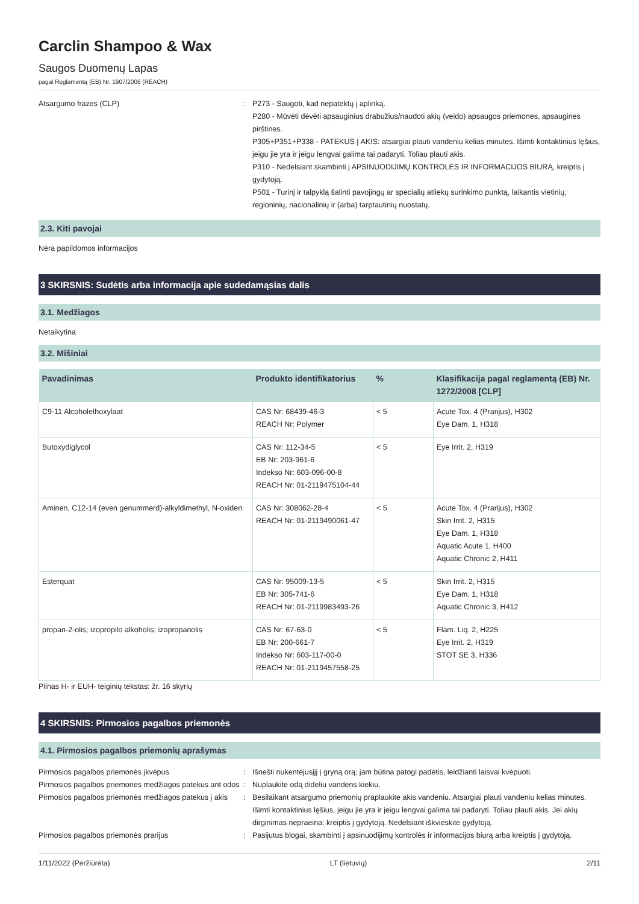Carclin Shampoo & Wax
Saugos Duomenų Lapas
pagal Reglamentą (EB) Nr. 1907/2006 (REACH)
Atsargumo frazės (CLP) : P273 - Saugoti, kad nepatektų į aplinką.
P280 - Mūvėti dėvėti apsauginius drabužius/naudoti akių (veido) apsaugos priemones, apsaugines pirštines.
P305+P351+P338 - PATEKUS Į AKIS: atsargiai plauti vandeniu kelias minutes. Išimti kontaktinius lęšius, jeigu jie yra ir jeigu lengvai galima tai padaryti. Toliau plauti akis.
P310 - Nedelsiant skambinti į APSINUODIJIMŲ KONTROLĖS IR INFORMACIJOS BIURĄ, kreiptis į gydytoją.
P501 - Turinį ir talpyklą šalinti pavojingų ar specialių atliekų surinkimo punktą, laikantis vietinių, regioninių, nacionalinių ir (arba) tarptautinių nuostatų.
2.3. Kiti pavojai
Nėra papildomos informacijos
3 SKIRSNIS: Sudėtis arba informacija apie sudedamąsias dalis
3.1. Medžiagos
Netaikytina
3.2. Mišiniai
| Pavadinimas | Produkto identifikatorius | % | Klasifikacija pagal reglamentą (EB) Nr. 1272/2008 [CLP] |
| --- | --- | --- | --- |
| C9-11 Alcoholethoxylaat | CAS Nr: 68439-46-3 REACH Nr: Polymer | < 5 | Acute Tox. 4 (Prarijus), H302 Eye Dam. 1, H318 |
| Butoxydiglycol | CAS Nr: 112-34-5 EB Nr: 203-961-6 Indekso Nr: 603-096-00-8 REACH Nr: 01-2119475104-44 | < 5 | Eye Irrit. 2, H319 |
| Aminen, C12-14 (even genummerd)-alkyldimethyl, N-oxiden | CAS Nr: 308062-28-4 REACH Nr: 01-2119490061-47 | < 5 | Acute Tox. 4 (Prarijus), H302 Skin Irrit. 2, H315 Eye Dam. 1, H318 Aquatic Acute 1, H400 Aquatic Chronic 2, H411 |
| Esterquat | CAS Nr: 95009-13-5 EB Nr: 305-741-6 REACH Nr: 01-2119983493-26 | < 5 | Skin Irrit. 2, H315 Eye Dam. 1, H318 Aquatic Chronic 3, H412 |
| propan-2-olis; izopropilo alkoholis; izopropanolis | CAS Nr: 67-63-0 EB Nr: 200-661-7 Indekso Nr: 603-117-00-0 REACH Nr: 01-2119457558-25 | < 5 | Flam. Liq. 2, H225 Eye Irrit. 2, H319 STOT SE 3, H336 |
Pilnas H- ir EUH- teiginių tekstas: žr. 16 skyrių
4 SKIRSNIS: Pirmosios pagalbos priemonės
4.1. Pirmosios pagalbos priemonių aprašymas
Pirmosios pagalbos priemonės įkvėpus : Išnešti nukentėjusįjį į gryną orą; jam būtina patogi padėtis, leidžianti laisvai kvėpuoti.
Pirmosios pagalbos priemonės medžiagos patekus ant odos
: Nuplaukite odą dideliu vandens kiekiu.
Pirmosios pagalbos priemonės medžiagos patekus į akis
: Besilaikant atsargumo priemonių praplaukite akis vandeniu. Atsargiai plauti vandeniu kelias minutes. Išimti kontaktinius lęšius, jeigu jie yra ir jeigu lengvai galima tai padaryti. Toliau plauti akis. Jei akių dirginimas nepraeina: kreiptis į gydytoją. Nedelsiant iškvieskite gydytoją.
Pirmosios pagalbos priemonės prarijus : Pasijutus blogai, skambinti į apsinuodijimų kontrolės ir informacijos biurą arba kreiptis į gydytoją.
1/11/2022 (Peržiūrėta) LT (lietuvių) 2/11